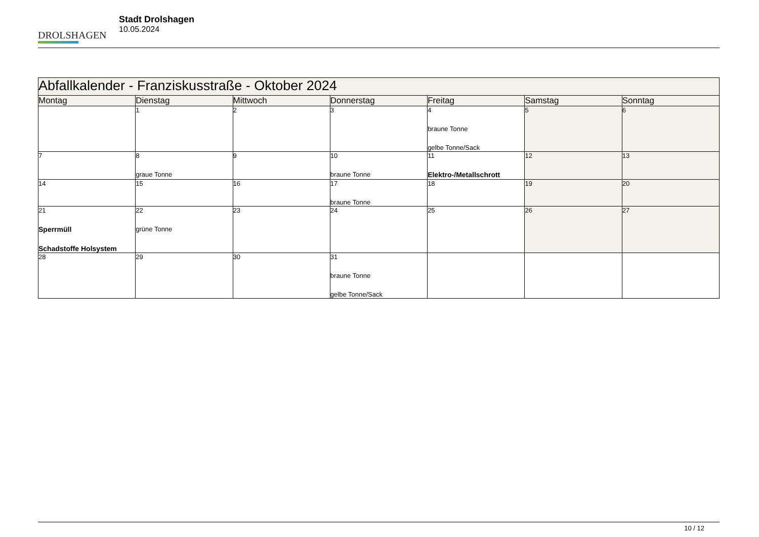DROLSHAGEN
Stadt Drolshagen
10.05.2024
| Abfallkalender - Franziskusstraße - Oktober 2024 | | | | | | |
| --- | --- | --- | --- | --- | --- | --- |
| Montag | Dienstag | Mittwoch | Donnerstag | Freitag | Samstag | Sonntag |
| | 1 | 2 | 3 | 4 braune Tonne gelbe Tonne/Sack | 5 | 6 |
| 7 | 8 graue Tonne | 9 | 10 braune Tonne | 11 Elektro-/Metallschrott | 12 | 13 |
| 14 | 15 | 16 | 17 braune Tonne | 18 | 19 | 20 |
| 21 Sperrmüll Schadstoffe Holsystem | 22 grüne Tonne | 23 | 24 | 25 | 26 | 27 |
| 28 | 29 | 30 | 31 braune Tonne gelbe Tonne/Sack | | | |
10 / 12